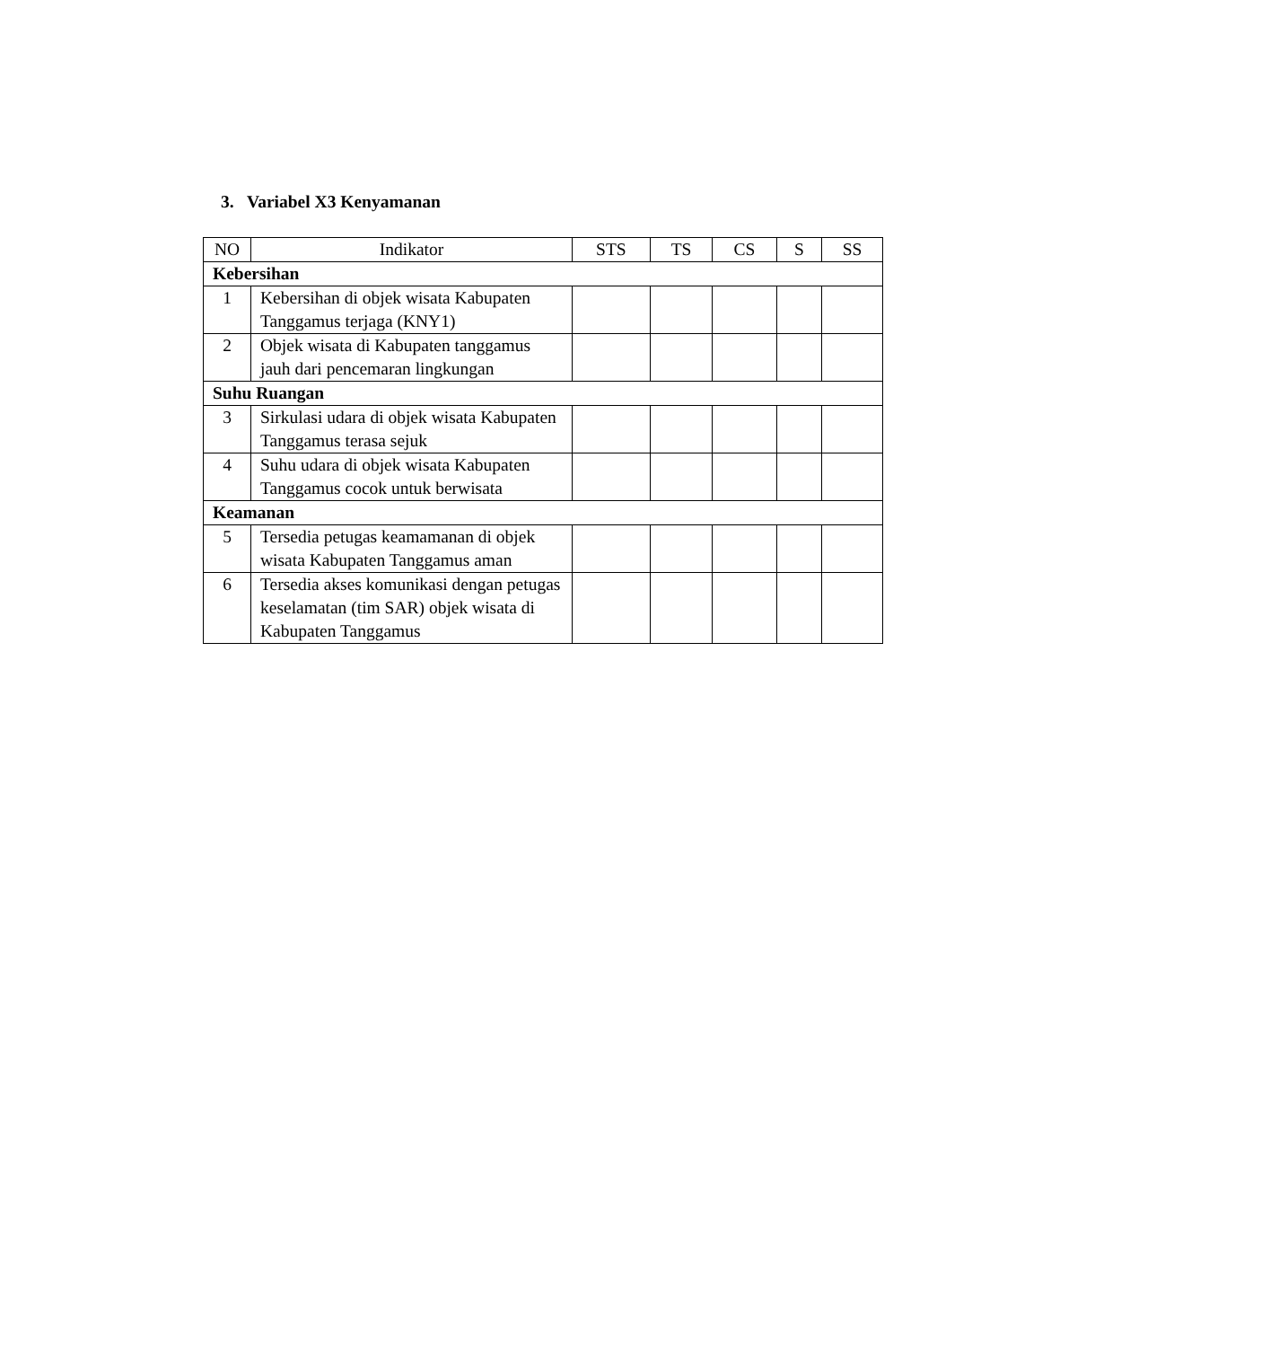3. Variabel X3 Kenyamanan
| NO | Indikator | STS | TS | CS | S | SS |
| --- | --- | --- | --- | --- | --- | --- |
| Kebersihan | | | | | | |
| 1 | Kebersihan di objek wisata Kabupaten Tanggamus terjaga (KNY1) | | | | | |
| 2 | Objek wisata di Kabupaten tanggamus jauh dari pencemaran lingkungan | | | | | |
| Suhu Ruangan | | | | | | |
| 3 | Sirkulasi udara di objek wisata Kabupaten Tanggamus terasa sejuk | | | | | |
| 4 | Suhu udara di objek wisata Kabupaten Tanggamus cocok untuk berwisata | | | | | |
| Keamanan | | | | | | |
| 5 | Tersedia petugas keamamanan di objek wisata Kabupaten Tanggamus aman | | | | | |
| 6 | Tersedia akses komunikasi dengan petugas keselamatan (tim SAR) objek wisata di Kabupaten Tanggamus | | | | | |